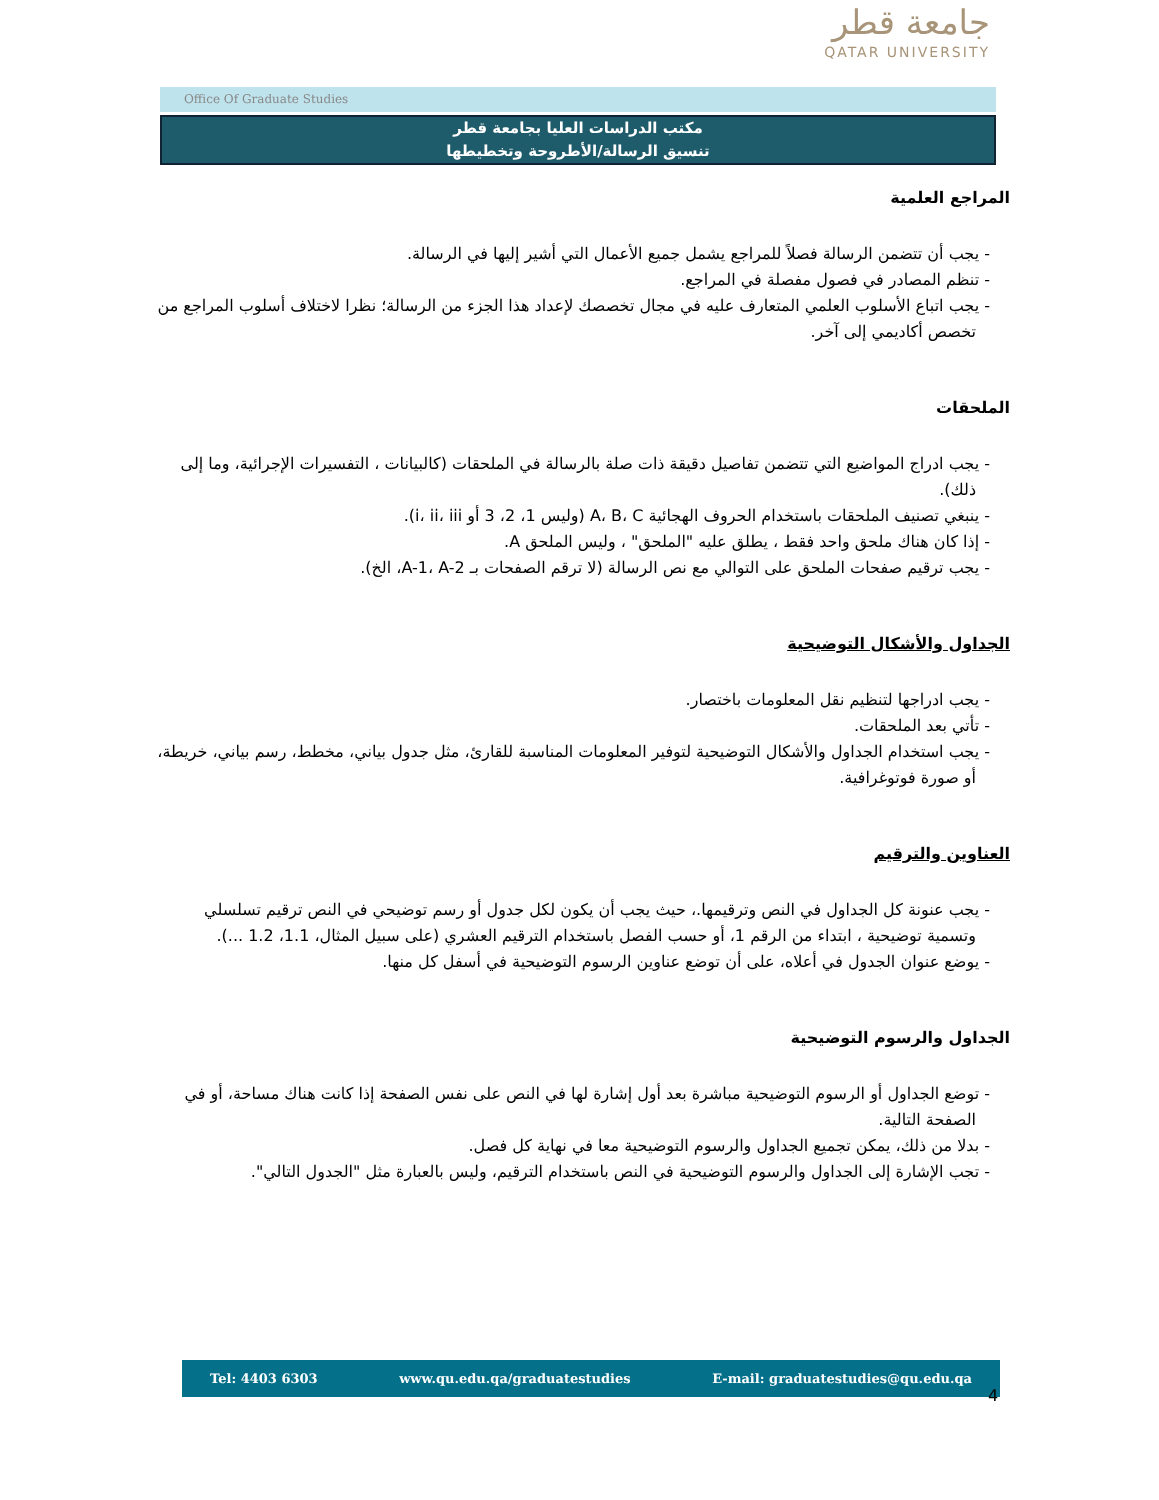جامعة قطر
QATAR UNIVERSITY
Office Of Graduate Studies
مكتب الدراسات العليا بجامعة قطر
تنسيق الرسالة/الأطروحة وتخطيطها
المراجع العلمية
- يجب أن تتضمن الرسالة فصلاً للمراجع يشمل جميع الأعمال التي أشير إليها في الرسالة.
- تنظم المصادر في فصول مفصلة في المراجع.
- يجب اتباع الأسلوب العلمي المتعارف عليه في مجال تخصصك لإعداد هذا الجزء من الرسالة؛ نظرا لاختلاف أسلوب المراجع من تخصص أكاديمي إلى آخر.
الملحقات
- يجب ادراج المواضيع التي تتضمن تفاصيل دقيقة ذات صلة بالرسالة في الملحقات (كالبيانات ، التفسيرات الإجرائية، وما إلى ذلك).
- ينبغي تصنيف الملحقات باستخدام الحروف الهجائية A، B، C (وليس 1، 2، 3 أو i، ii، iii).
- إذا كان هناك ملحق واحد فقط ، يطلق عليه "الملحق" ، وليس الملحق A.
- يجب ترقيم صفحات الملحق على التوالي مع نص الرسالة (لا ترقم الصفحات بـ A-1، A-2، الخ).
الجداول والأشكال التوضيحية
- يجب ادراجها لتنظيم نقل المعلومات باختصار.
- تأتي بعد الملحقات.
- يجب استخدام الجداول والأشكال التوضيحية لتوفير المعلومات المناسبة للقارئ، مثل جدول بياني، مخطط، رسم بياني، خريطة، أو صورة فوتوغرافية.
العناوين والترقيم
- يجب عنونة كل الجداول في النص وترقيمها.، حيث يجب أن يكون لكل جدول أو رسم توضيحي في النص ترقيم تسلسلي وتسمية توضيحية ، ابتداء من الرقم 1، أو حسب الفصل باستخدام الترقيم العشري (على سبيل المثال، 1.1، 1.2 ...).
- يوضع عنوان الجدول في أعلاه، على أن توضع عناوين الرسوم التوضيحية في أسفل كل منها.
الجداول والرسوم التوضيحية
- توضع الجداول أو الرسوم التوضيحية مباشرة بعد أول إشارة لها في النص على نفس الصفحة إذا كانت هناك مساحة، أو في الصفحة التالية.
- بدلا من ذلك، يمكن تجميع الجداول والرسوم التوضيحية معا في نهاية كل فصل.
- تجب الإشارة إلى الجداول والرسوم التوضيحية في النص باستخدام الترقيم، وليس بالعبارة مثل "الجدول التالي".
Tel: 4403 6303 www.qu.edu.qa/graduatestudies E-mail: graduatestudies@qu.edu.qa
4